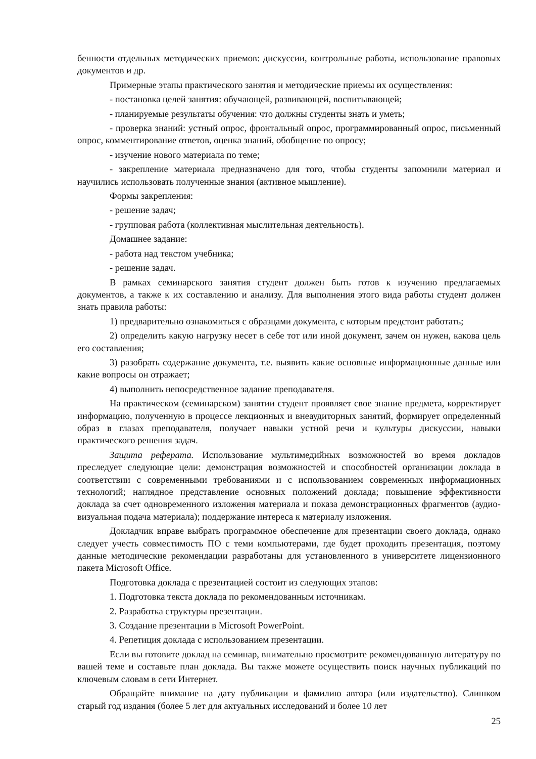бенности отдельных методических приемов: дискуссии, контрольные работы, использование правовых документов и др.
Примерные этапы практического занятия и методические приемы их осуществления:
- постановка целей занятия: обучающей, развивающей, воспитывающей;
- планируемые результаты обучения: что должны студенты знать и уметь;
- проверка знаний: устный опрос, фронтальный опрос, программированный опрос, письменный опрос, комментирование ответов, оценка знаний, обобщение по опросу;
- изучение нового материала по теме;
- закрепление материала предназначено для того, чтобы студенты запомнили материал и научились использовать полученные знания (активное мышление).
Формы закрепления:
- решение задач;
- групповая работа (коллективная мыслительная деятельность).
Домашнее задание:
- работа над текстом учебника;
- решение задач.
В рамках семинарского занятия студент должен быть готов к изучению предлагаемых документов, а также к их составлению и анализу. Для выполнения этого вида работы студент должен знать правила работы:
1) предварительно ознакомиться с образцами документа, с которым предстоит работать;
2) определить какую нагрузку несет в себе тот или иной документ, зачем он нужен, какова цель его составления;
3) разобрать содержание документа, т.е. выявить какие основные информационные данные или какие вопросы он отражает;
4) выполнить непосредственное задание преподавателя.
На практическом (семинарском) занятии студент проявляет свое знание предмета, корректирует информацию, полученную в процессе лекционных и внеаудиторных занятий, формирует определенный образ в глазах преподавателя, получает навыки устной речи и культуры дискуссии, навыки практического решения задач.
Защита реферата. Использование мультимедийных возможностей во время докладов преследует следующие цели: демонстрация возможностей и способностей организации доклада в соответствии с современными требованиями и с использованием современных информационных технологий; наглядное представление основных положений доклада; повышение эффективности доклада за счет одновременного изложения материала и показа демонстрационных фрагментов (аудио-визуальная подача материала); поддержание интереса к материалу изложения.
Докладчик вправе выбрать программное обеспечение для презентации своего доклада, однако следует учесть совместимость ПО с теми компьютерами, где будет проходить презентация, поэтому данные методические рекомендации разработаны для установленного в университете лицензионного пакета Microsoft Office.
Подготовка доклада с презентацией состоит из следующих этапов:
1. Подготовка текста доклада по рекомендованным источникам.
2. Разработка структуры презентации.
3. Создание презентации в Microsoft PowerPoint.
4. Репетиция доклада с использованием презентации.
Если вы готовите доклад на семинар, внимательно просмотрите рекомендованную литературу по вашей теме и составьте план доклада. Вы также можете осуществить поиск научных публикаций по ключевым словам в сети Интернет.
Обращайте внимание на дату публикации и фамилию автора (или издательство). Слишком старый год издания (более 5 лет для актуальных исследований и более 10 лет
25